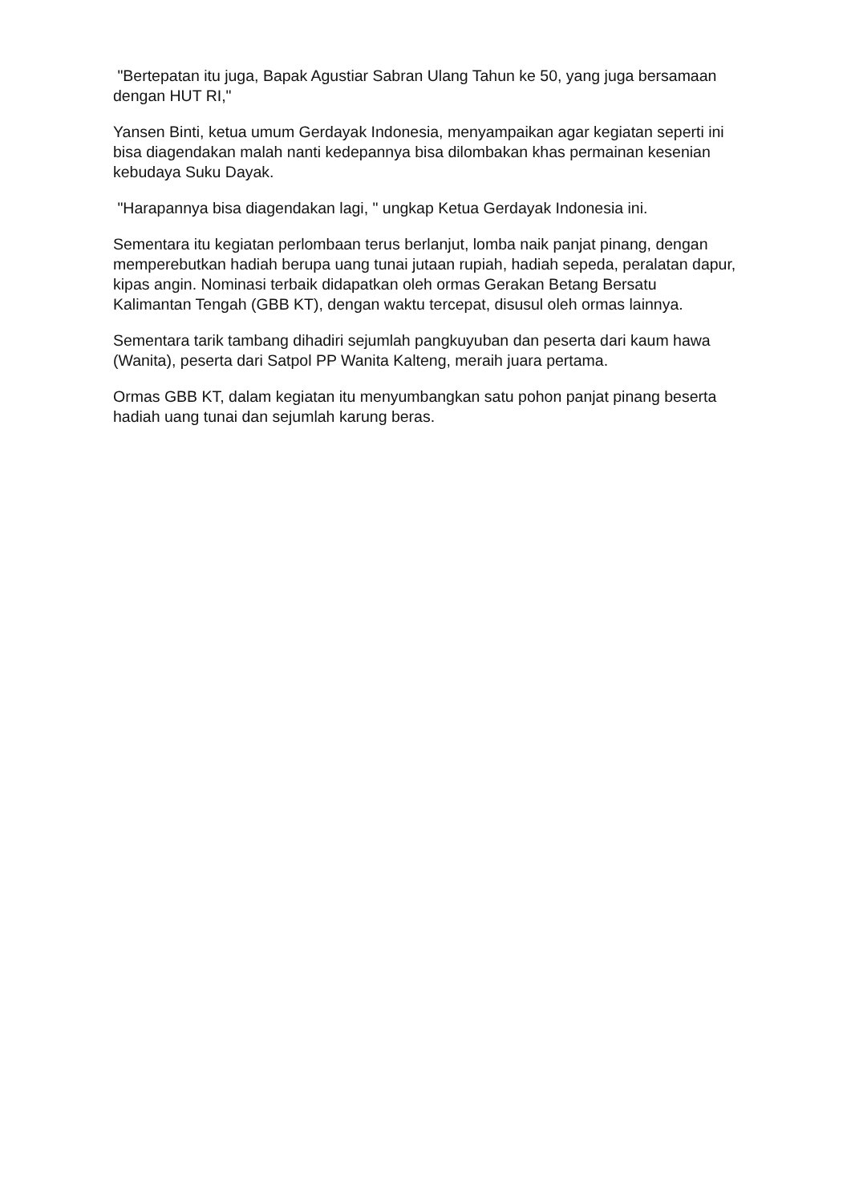"Bertepatan itu juga, Bapak Agustiar Sabran Ulang Tahun ke 50, yang juga bersamaan dengan HUT RI,"
Yansen Binti, ketua umum Gerdayak Indonesia, menyampaikan agar kegiatan seperti ini bisa diagendakan malah nanti kedepannya bisa dilombakan khas permainan kesenian kebudaya Suku Dayak.
"Harapannya bisa diagendakan lagi, " ungkap Ketua Gerdayak Indonesia ini.
Sementara itu kegiatan perlombaan terus berlanjut, lomba naik panjat pinang, dengan memperebutkan hadiah berupa uang tunai jutaan rupiah, hadiah sepeda, peralatan dapur, kipas angin. Nominasi terbaik didapatkan oleh ormas Gerakan Betang Bersatu Kalimantan Tengah (GBB KT), dengan waktu tercepat, disusul oleh ormas lainnya.
Sementara tarik tambang dihadiri sejumlah pangkuyuban dan peserta dari kaum hawa (Wanita), peserta dari Satpol PP Wanita Kalteng, meraih juara pertama.
Ormas GBB KT, dalam kegiatan itu menyumbangkan satu pohon panjat pinang beserta hadiah uang tunai dan sejumlah karung beras.